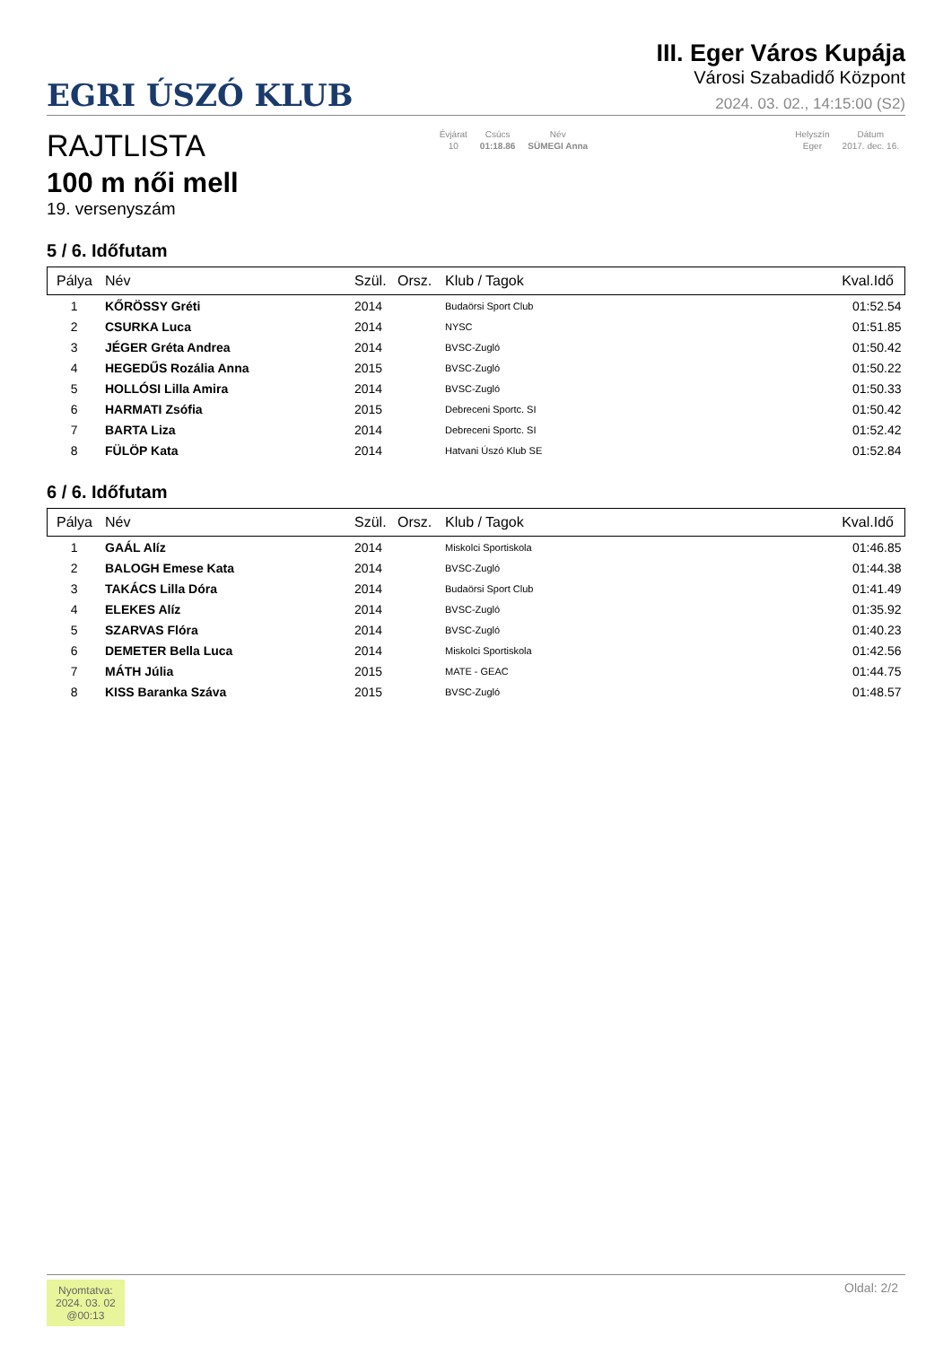EGRI ÚSZÓ KLUB
III. Eger Város Kupája
Városi Szabadidő Központ
2024. 03. 02., 14:15:00 (S2)
RAJTLISTA
100 m női mell
19. versenyszám
| Évjárat | Csúcs | Név |
| 10 | 01:18.86 | SÜMEGI Anna |
| Helyszín | Dátum |
| Eger | 2017. dec. 16. |
5 / 6. Időfutam
| Pálya | Név | Szül. | Orsz. | Klub / Tagok | Kval.Idő |
| --- | --- | --- | --- | --- | --- |
| 1 | KŐRÖSSY Gréti | 2014 | | Budaörsi Sport Club | 01:52.54 |
| 2 | CSURKA Luca | 2014 | | NYSC | 01:51.85 |
| 3 | JÉGER Gréta Andrea | 2014 | | BVSC-Zugló | 01:50.42 |
| 4 | HEGEDŰS Rozália Anna | 2015 | | BVSC-Zugló | 01:50.22 |
| 5 | HOLLÓSI Lilla Amira | 2014 | | BVSC-Zugló | 01:50.33 |
| 6 | HARMATI Zsófia | 2015 | | Debreceni Sportc. SI | 01:50.42 |
| 7 | BARTA Liza | 2014 | | Debreceni Sportc. SI | 01:52.42 |
| 8 | FÜLÖP Kata | 2014 | | Hatvani Úszó Klub SE | 01:52.84 |
6 / 6. Időfutam
| Pálya | Név | Szül. | Orsz. | Klub / Tagok | Kval.Idő |
| --- | --- | --- | --- | --- | --- |
| 1 | GAÁL Alíz | 2014 | | Miskolci Sportiskola | 01:46.85 |
| 2 | BALOGH Emese Kata | 2014 | | BVSC-Zugló | 01:44.38 |
| 3 | TAKÁCS Lilla Dóra | 2014 | | Budaörsi Sport Club | 01:41.49 |
| 4 | ELEKES Alíz | 2014 | | BVSC-Zugló | 01:35.92 |
| 5 | SZARVAS Flóra | 2014 | | BVSC-Zugló | 01:40.23 |
| 6 | DEMETER Bella Luca | 2014 | | Miskolci Sportiskola | 01:42.56 |
| 7 | MÁTH Júlia | 2015 | | MATE - GEAC | 01:44.75 |
| 8 | KISS Baranka Száva | 2015 | | BVSC-Zugló | 01:48.57 |
Nyomtatva:
2024. 03. 02
@00:13
Oldal: 2/2